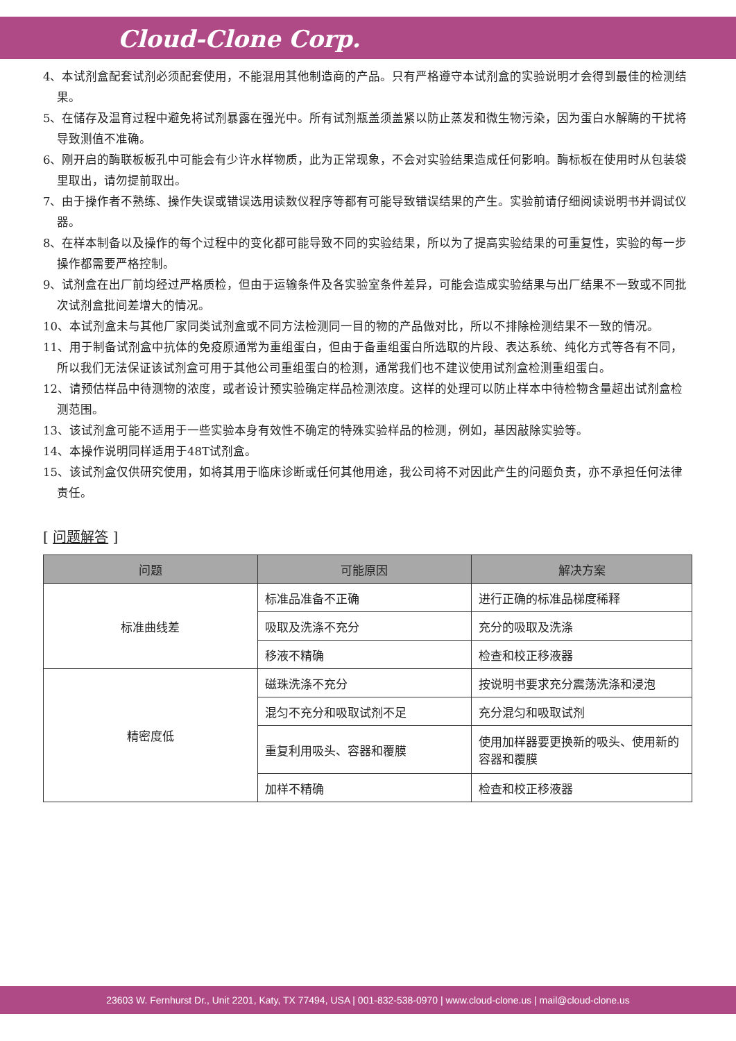Cloud-Clone Corp.
4、本试剂盒配套试剂必须配套使用，不能混用其他制造商的产品。只有严格遵守本试剂盒的实验说明才会得到最佳的检测结果。
5、在储存及温育过程中避免将试剂暴露在强光中。所有试剂瓶盖须盖紧以防止蒸发和微生物污染，因为蛋白水解酶的干扰将导致测值不准确。
6、刚开启的酶联板板孔中可能会有少许水样物质，此为正常现象，不会对实验结果造成任何影响。酶标板在使用时从包装袋里取出，请勿提前取出。
7、由于操作者不熟练、操作失误或错误选用读数仪程序等都有可能导致错误结果的产生。实验前请仔细阅读说明书并调试仪器。
8、在样本制备以及操作的每个过程中的变化都可能导致不同的实验结果，所以为了提高实验结果的可重复性，实验的每一步操作都需要严格控制。
9、试剂盒在出厂前均经过严格质检，但由于运输条件及各实验室条件差异，可能会造成实验结果与出厂结果不一致或不同批次试剂盒批间差增大的情况。
10、本试剂盒未与其他厂家同类试剂盒或不同方法检测同一目的物的产品做对比，所以不排除检测结果不一致的情况。
11、用于制备试剂盒中抗体的免疫原通常为重组蛋白，但由于备重组蛋白所选取的片段、表达系统、纯化方式等各有不同，所以我们无法保证该试剂盒可用于其他公司重组蛋白的检测，通常我们也不建议使用试剂盒检测重组蛋白。
12、请预估样品中待测物的浓度，或者设计预实验确定样品检测浓度。这样的处理可以防止样本中待检物含量超出试剂盒检测范围。
13、该试剂盒可能不适用于一些实验本身有效性不确定的特殊实验样品的检测，例如，基因敲除实验等。
14、本操作说明同样适用于48T试剂盒。
15、该试剂盒仅供研究使用，如将其用于临床诊断或任何其他用途，我公司将不对因此产生的问题负责，亦不承担任何法律责任。
[ 问题解答 ]
| 问题 | 可能原因 | 解决方案 |
| --- | --- | --- |
| 标准曲线差 | 标准品准备不正确 | 进行正确的标准品梯度稀释 |
| | 吸取及洗涤不充分 | 充分的吸取及洗涤 |
| | 移液不精确 | 检查和校正移液器 |
| 精密度低 | 磁珠洗涤不充分 | 按说明书要求充分震荡洗涤和浸泡 |
| | 混匀不充分和吸取试剂不足 | 充分混匀和吸取试剂 |
| | 重复利用吸头、容器和覆膜 | 使用加样器要更换新的吸头、使用新的容器和覆膜 |
| | 加样不精确 | 检查和校正移液器 |
23603 W. Fernhurst Dr., Unit 2201, Katy, TX 77494, USA | 001-832-538-0970 | www.cloud-clone.us | mail@cloud-clone.us